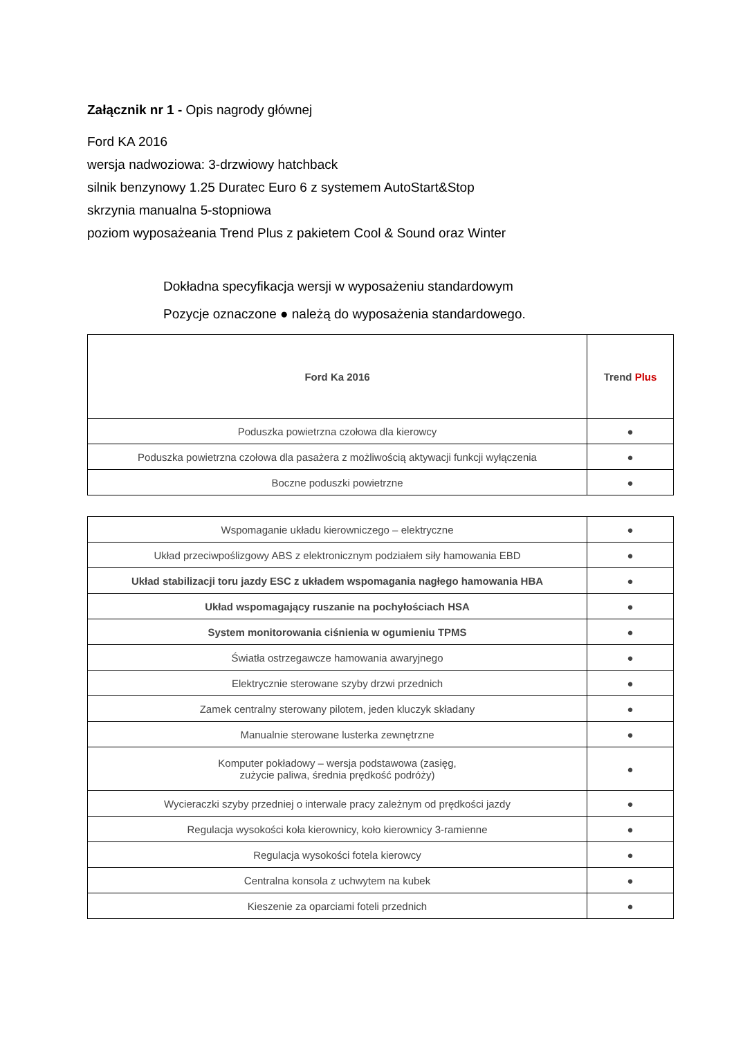Załącznik nr 1 - Opis nagrody głównej
Ford KA 2016
wersja nadwoziowa: 3-drzwiowy hatchback
silnik benzynowy 1.25 Duratec Euro 6 z systemem AutoStart&Stop
skrzynia manualna 5-stopniowa
poziom wyposażeania Trend Plus z pakietem Cool & Sound oraz Winter
Dokładna specyfikacja wersji w wyposażeniu standardowym
Pozycje oznaczone ● należą do wyposażenia standardowego.
| Ford Ka 2016 | Trend Plus |
| Poduszka powietrzna czołowa dla kierowcy | ● |
| Poduszka powietrzna czołowa dla pasażera z możliwością aktywacji funkcji wyłączenia | ● |
| Boczne poduszki powietrzne | ● |
| Wspomaganie układu kierowniczego – elektryczne | ● |
| Układ przeciwpoślizgowy ABS z elektronicznym podziałem siły hamowania EBD | ● |
| Układ stabilizacji toru jazdy ESC z układem wspomagania nagłego hamowania HBA | ● |
| Układ wspomagający ruszanie na pochyłościach HSA | ● |
| System monitorowania ciśnienia w ogumieniu TPMS | ● |
| Światła ostrzegawcze hamowania awaryjnego | ● |
| Elektrycznie sterowane szyby drzwi przednich | ● |
| Zamek centralny sterowany pilotem, jeden kluczyk składany | ● |
| Manualnie sterowane lusterka zewnętrzne | ● |
| Komputer pokładowy – wersja podstawowa (zasięg, zużycie paliwa, średnia prędkość podróży) | ● |
| Wycieraczki szyby przedniej o interwale pracy zależnym od prędkości jazdy | ● |
| Regulacja wysokości koła kierownicy, koło kierownicy 3-ramienne | ● |
| Regulacja wysokości fotela kierowcy | ● |
| Centralna konsola z uchwytem na kubek | ● |
| Kieszenie za oparciami foteli przednich | ● |